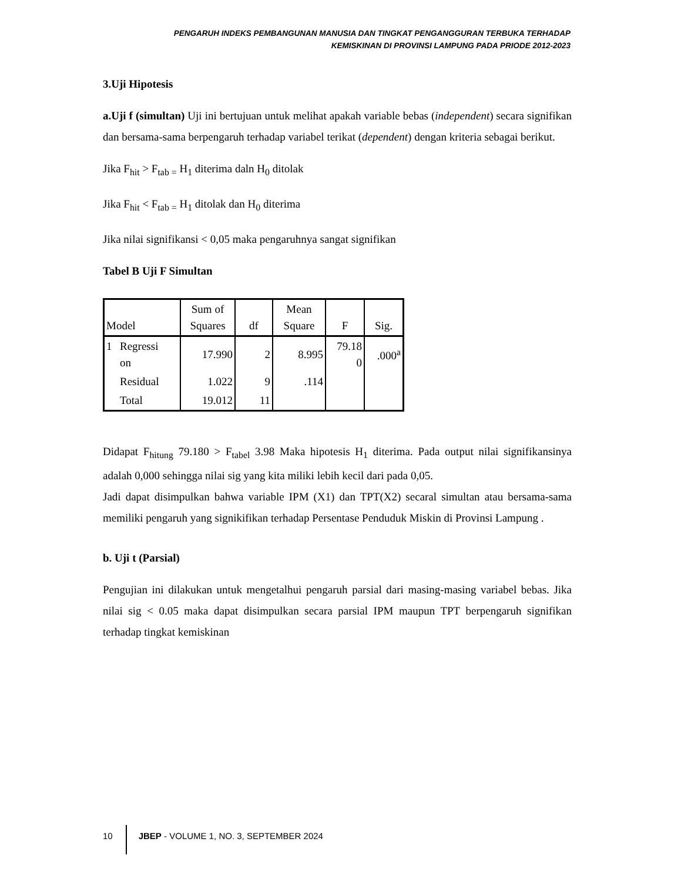PENGARUH INDEKS PEMBANGUNAN MANUSIA DAN TINGKAT PENGANGGURAN TERBUKA TERHADAP
KEMISKINAN DI PROVINSI LAMPUNG PADA PRIODE 2012-2023
3.Uji Hipotesis
a.Uji f (simultan) Uji ini bertujuan untuk melihat apakah variable bebas (independent) secara signifikan dan bersama-sama berpengaruh terhadap variabel terikat (dependent) dengan kriteria sebagai berikut.
Jika F<sub>hit</sub> > F<sub>tab =</sub> H<sub>1</sub> diterima daln H<sub>0</sub> ditolak
Jika F<sub>hit</sub> < F<sub>tab =</sub> H<sub>1</sub> ditolak dan H<sub>0</sub> diterima
Jika nilai signifikansi < 0,05 maka pengaruhnya sangat signifikan
Tabel B Uji F Simultan
| Model | | Sum of Squares | df | Mean Square | F | Sig. |
| --- | --- | --- | --- | --- | --- | --- |
| 1 | Regressi on | 17.990 | 2 | 8.995 | 79.18 0 | .000<sup>a</sup> |
| | Residual | 1.022 | 9 | .114 | | |
| | Total | 19.012 | 11 | | | |
Didapat F<sub>hitung</sub> 79.180 > F<sub>tabel</sub> 3.98 Maka hipotesis H<sub>1</sub> diterima. Pada output nilai signifikansinya adalah 0,000 sehingga nilai sig yang kita miliki lebih kecil dari pada 0,05.
Jadi dapat disimpulkan bahwa variable IPM (X1) dan TPT(X2) secaral simultan atau bersama-sama memiliki pengaruh yang signikifikan terhadap Persentase Penduduk Miskin di Provinsi Lampung .
b. Uji t (Parsial)
Pengujian ini dilakukan untuk mengetalhui pengaruh parsial dari masing-masing variabel bebas. Jika nilai sig < 0.05 maka dapat disimpulkan secara parsial IPM maupun TPT berpengaruh signifikan terhadap tingkat kemiskinan
10 JBEP - VOLUME 1, NO. 3, SEPTEMBER 2024